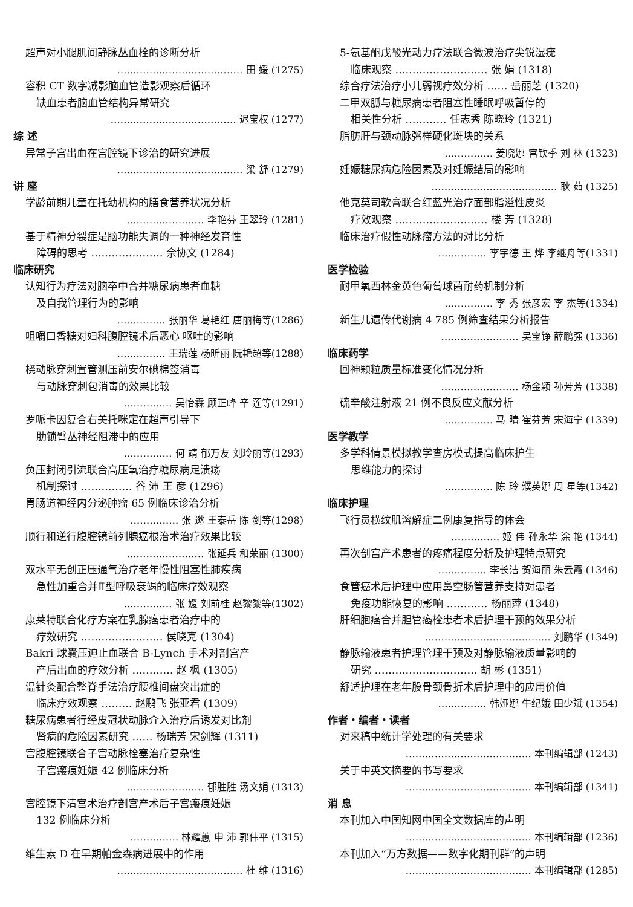超声对小腿肌间静脉丛血栓的诊断分析
………………………………… 田 媛 (1275)
容积 CT 数字减影脑血管造影观察后循环
缺血患者脑血管结构异常研究
………………………………… 迟宝权 (1277)
综 述
异常子宫出血在宫腔镜下诊治的研究进展
………………………………… 梁 舒 (1279)
讲 座
学龄前期儿童在托幼机构的膳食营养状况分析
…………………… 李艳芬 王翠玲 (1281)
基于精神分裂症是脑功能失调的一种神经发育性
障碍的思考 ………………… 佘协文 (1284)
临床研究
认知行为疗法对脑卒中合并糖尿病患者血糖
及自我管理行为的影响
…………… 张丽华 葛艳红 唐丽梅等(1286)
咀嚼口香糖对妇科腹腔镜术后恶心 呕吐的影响
…………… 王瑞莲 杨昕丽 阮艳超等(1288)
桡动脉穿刺置管测压前安尔碘棉签消毒
与动脉穿刺包消毒的效果比较
…………… 吴怡霖 顾正峰 辛 莲等(1291)
罗哌卡因复合右美托咪定在超声引导下
肋锁臂丛神经阻滞中的应用
…………… 何 靖 郁万友 刘玲丽等(1293)
负压封闭引流联合高压氧治疗糖尿病足溃疡
机制探讨 …………… 谷 沛 王 彦 (1296)
胃肠道神经内分泌肿瘤 65 例临床诊治分析
…………… 张 逖 王泰岳 陈 剑等(1298)
顺行和逆行腹腔镜前列腺癌根治术治疗效果比较
…………………… 张延兵 和荣丽 (1300)
双水平无创正压通气治疗老年慢性阻塞性肺疾病
急性加重合并Ⅱ型呼吸衰竭的临床疗效观察
…………… 张 媛 刘前桂 赵黎黎等(1302)
康莱特联合化疗方案在乳腺癌患者治疗中的
疗效研究 …………………… 侯晓克 (1304)
Bakri 球囊压迫止血联合 B-Lynch 手术对剖宫产
产后出血的疗效分析 ………… 赵 枫 (1305)
温针灸配合整脊手法治疗腰椎间盘突出症的
临床疗效观察 ……… 赵鹏飞 张亚君 (1309)
糖尿病患者行经皮冠状动脉介入治疗后诱发对比剂
肾病的危险因素研究 …… 杨瑞芳 宋剑辉 (1311)
宫腹腔镜联合子宫动脉栓塞治疗复杂性
子宫瘢痕妊娠 42 例临床分析
…………………… 郁胜胜 汤文娟 (1313)
宫腔镜下清宫术治疗剖宫产术后子宫瘢痕妊娠
132 例临床分析
…………… 林耀蕙 申 沛 郭伟平 (1315)
维生素 D 在早期帕金森病进展中的作用
………………………………… 杜 维 (1316)
5-氨基酮戊酸光动力疗法联合微波治疗尖锐湿疣
临床观察 ……………………… 张 娟 (1318)
综合疗法治疗小儿弱视疗效分析 …… 岳丽芝 (1320)
二甲双胍与糖尿病患者阻塞性睡眠呼吸暂停的
相关性分析 ………… 任志秀 陈晓玲 (1321)
脂肪肝与颈动脉粥样硬化斑块的关系
…………… 姜晓娜 宫钦季 刘 林 (1323)
妊娠糖尿病危险因素及对妊娠结局的影响
………………………………… 耿 茹 (1325)
他克莫司软膏联合红蓝光治疗面部脂溢性皮炎
疗效观察 ……………………… 楼 芳 (1328)
临床治疗假性动脉瘤方法的对比分析
…………… 李宇德 王 烨 李继舟等(1331)
医学检验
耐甲氧西林金黄色葡萄球菌耐药机制分析
…………… 李 秀 张彦宏 李 杰等(1334)
新生儿遗传代谢病 4 785 例筛查结果分析报告
…………………… 吴宝铮 薛鹏强 (1336)
临床药学
回神颗粒质量标准变化情况分析
…………………… 杨金颖 孙芳芳 (1338)
硫辛酸注射液 21 例不良反应文献分析
…………… 马 晴 崔芬芳 宋海宁 (1339)
医学教学
多学科情景模拟教学查房模式提高临床护生
思维能力的探讨
…………… 陈 玲 濮英娜 周 星等(1342)
临床护理
飞行员横纹肌溶解症二例康复指导的体会
…………… 姬 伟 孙永华 涂 艳 (1344)
再次剖宫产术患者的疼痛程度分析及护理特点研究
…………… 李长洁 贺海丽 朱云霞 (1346)
食管癌术后护理中应用鼻空肠管营养支持对患者
免疫功能恢复的影响 ………… 杨丽萍 (1348)
肝细胞癌合并胆管癌栓患者术后护理干预的效果分析
………………………………… 刘鹏华 (1349)
静脉输液患者护理管理干预及对静脉输液质量影响的
研究 ………………………… 胡 彬 (1351)
舒适护理在老年股骨颈骨折术后护理中的应用价值
…………… 韩娅娜 牛纪娥 田少斌 (1354)
作者・编者・读者
对来稿中统计学处理的有关要求
………………………………… 本刊编辑部 (1243)
关于中英文摘要的书写要求
………………………………… 本刊编辑部 (1341)
消 息
本刊加入中国知网中国全文数据库的声明
………………………………… 本刊编辑部 (1236)
本刊加入“万方数据——数字化期刊群”的声明
………………………………… 本刊编辑部 (1285)